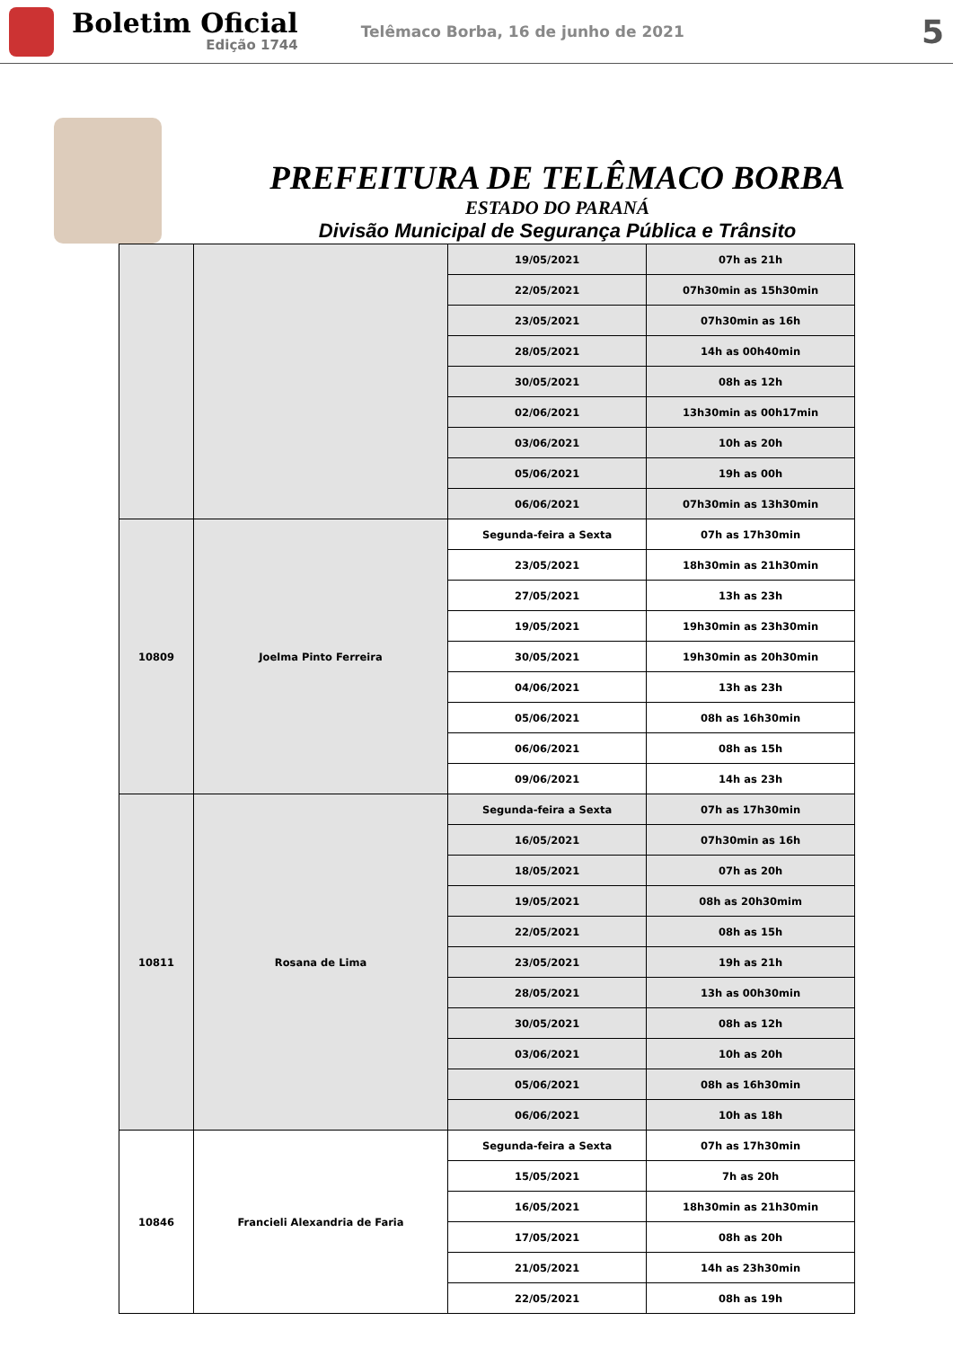Boletim Oficial
Edição 1744
Telêmaco Borba, 16 de junho de 2021
5
PREFEITURA DE TELÊMACO BORBA
ESTADO DO PARANÁ
Divisão Municipal de Segurança Pública e Trânsito
| | | 19/05/2021 | 07h as 21h |
| | | 22/05/2021 | 07h30min as 15h30min |
| | | 23/05/2021 | 07h30min as 16h |
| | | 28/05/2021 | 14h as 00h40min |
| | | 30/05/2021 | 08h as 12h |
| | | 02/06/2021 | 13h30min as 00h17min |
| | | 03/06/2021 | 10h as 20h |
| | | 05/06/2021 | 19h as 00h |
| | | 06/06/2021 | 07h30min as 13h30min |
| 10809 | Joelma Pinto Ferreira | Segunda-feira a Sexta | 07h as 17h30min |
| | | 23/05/2021 | 18h30min as 21h30min |
| | | 27/05/2021 | 13h as 23h |
| | | 19/05/2021 | 19h30min as 23h30min |
| | | 30/05/2021 | 19h30min as 20h30min |
| | | 04/06/2021 | 13h as 23h |
| | | 05/06/2021 | 08h as 16h30min |
| | | 06/06/2021 | 08h as 15h |
| | | 09/06/2021 | 14h as 23h |
| 10811 | Rosana de Lima | Segunda-feira a Sexta | 07h as 17h30min |
| | | 16/05/2021 | 07h30min as 16h |
| | | 18/05/2021 | 07h as 20h |
| | | 19/05/2021 | 08h as 20h30mim |
| | | 22/05/2021 | 08h as 15h |
| | | 23/05/2021 | 19h as 21h |
| | | 28/05/2021 | 13h as 00h30min |
| | | 30/05/2021 | 08h as 12h |
| | | 03/06/2021 | 10h as 20h |
| | | 05/06/2021 | 08h as 16h30min |
| | | 06/06/2021 | 10h as 18h |
| 10846 | Francieli Alexandria de Faria | Segunda-feira a Sexta | 07h as 17h30min |
| | | 15/05/2021 | 7h as 20h |
| | | 16/05/2021 | 18h30min as 21h30min |
| | | 17/05/2021 | 08h as 20h |
| | | 21/05/2021 | 14h as 23h30min |
| | | 22/05/2021 | 08h as 19h |